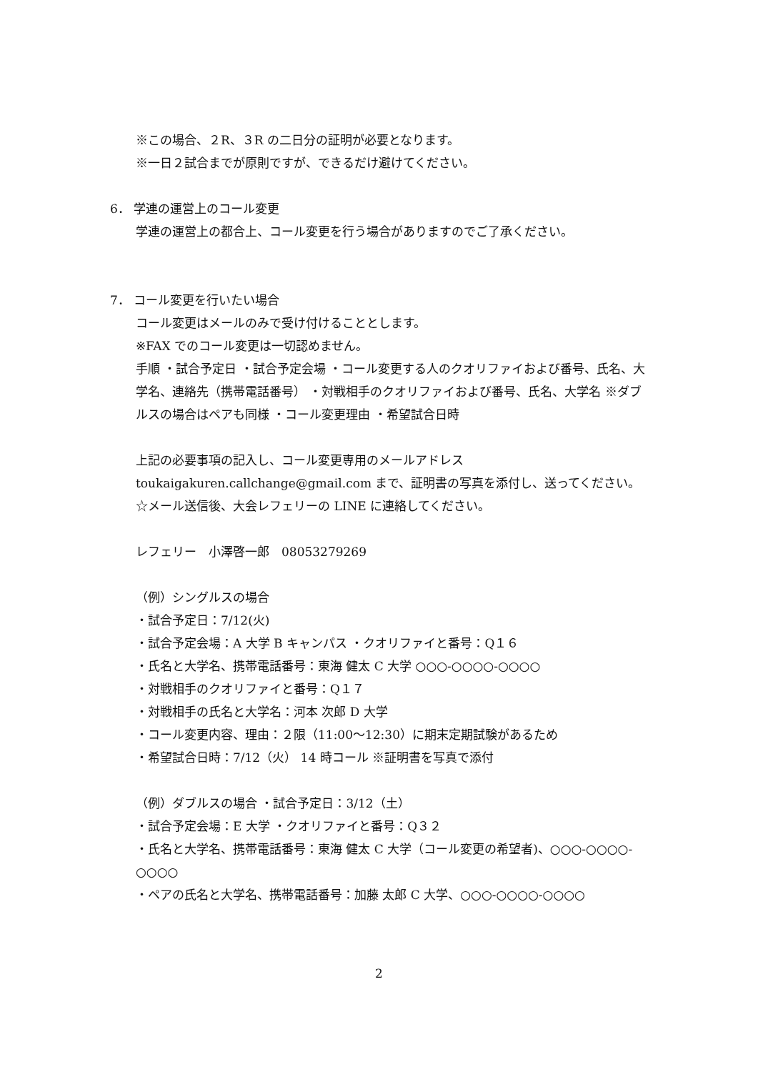※この場合、２R、３R の二日分の証明が必要となります。
※一日２試合までが原則ですが、できるだけ避けてください。
6． 学連の運営上のコール変更
学連の運営上の都合上、コール変更を行う場合がありますのでご了承ください。
7． コール変更を行いたい場合
コール変更はメールのみで受け付けることとします。
※FAX でのコール変更は一切認めません。
手順 ・試合予定日 ・試合予定会場 ・コール変更する人のクオリファイおよび番号、氏名、大学名、連絡先（携帯電話番号） ・対戦相手のクオリファイおよび番号、氏名、大学名 ※ダブルスの場合はペアも同様 ・コール変更理由 ・希望試合日時
上記の必要事項の記入し、コール変更専用のメールアドレス toukaigakuren.callchange@gmail.com まで、証明書の写真を添付し、送ってください。
☆メール送信後、大会レフェリーの LINE に連絡してください。
レフェリー　小澤啓一郎　08053279269
（例）シングルスの場合
・試合予定日：7/12(火)
・試合予定会場：A 大学 B キャンパス ・クオリファイと番号：Q１６
・氏名と大学名、携帯電話番号：東海 健太 C 大学 ○○○-○○○○-○○○○
・対戦相手のクオリファイと番号：Q１７
・対戦相手の氏名と大学名：河本 次郎 D 大学
・コール変更内容、理由：２限（11:00～12:30）に期末定期試験があるため
・希望試合日時：7/12（火） 14 時コール ※証明書を写真で添付
（例）ダブルスの場合 ・試合予定日：3/12（土）
・試合予定会場：E 大学 ・クオリファイと番号：Q３２
・氏名と大学名、携帯電話番号：東海 健太 C 大学（コール変更の希望者)、○○○-○○○○-○○○○
・ペアの氏名と大学名、携帯電話番号：加藤 太郎 C 大学、○○○-○○○○-○○○○
2